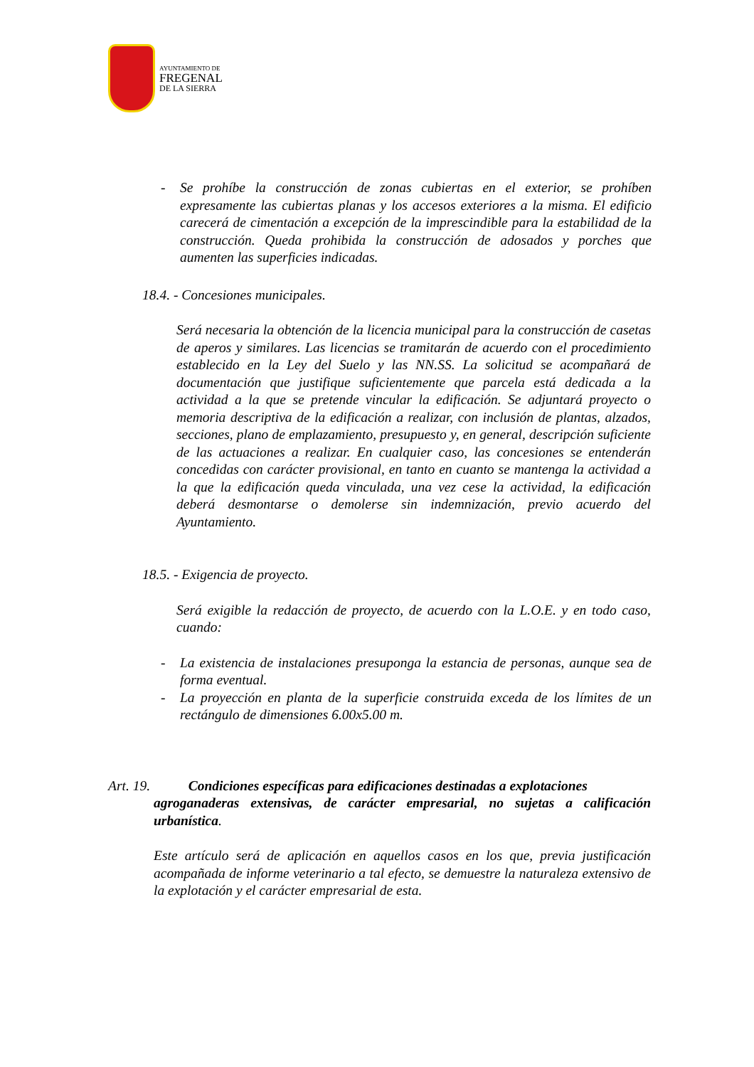AYUNTAMIENTO DE
FREGENAL
DE LA SIERRA
- Se prohíbe la construcción de zonas cubiertas en el exterior, se prohíben expresamente las cubiertas planas y los accesos exteriores a la misma. El edificio carecerá de cimentación a excepción de la imprescindible para la estabilidad de la construcción. Queda prohibida la construcción de adosados y porches que aumenten las superficies indicadas.
18.4. - Concesiones municipales.
Será necesaria la obtención de la licencia municipal para la construcción de casetas de aperos y similares. Las licencias se tramitarán de acuerdo con el procedimiento establecido en la Ley del Suelo y las NN.SS. La solicitud se acompañará de documentación que justifique suficientemente que parcela está dedicada a la actividad a la que se pretende vincular la edificación. Se adjuntará proyecto o memoria descriptiva de la edificación a realizar, con inclusión de plantas, alzados, secciones, plano de emplazamiento, presupuesto y, en general, descripción suficiente de las actuaciones a realizar. En cualquier caso, las concesiones se entenderán concedidas con carácter provisional, en tanto en cuanto se mantenga la actividad a la que la edificación queda vinculada, una vez cese la actividad, la edificación deberá desmontarse o demolerse sin indemnización, previo acuerdo del Ayuntamiento.
18.5. - Exigencia de proyecto.
Será exigible la redacción de proyecto, de acuerdo con la L.O.E. y en todo caso, cuando:
- La existencia de instalaciones presuponga la estancia de personas, aunque sea de forma eventual.
- La proyección en planta de la superficie construida exceda de los límites de un rectángulo de dimensiones 6.00x5.00 m.
Art. 19. Condiciones específicas para edificaciones destinadas a explotaciones
agroganaderas extensivas, de carácter empresarial, no sujetas a calificación urbanística.
Este artículo será de aplicación en aquellos casos en los que, previa justificación acompañada de informe veterinario a tal efecto, se demuestre la naturaleza extensivo de la explotación y el carácter empresarial de esta.